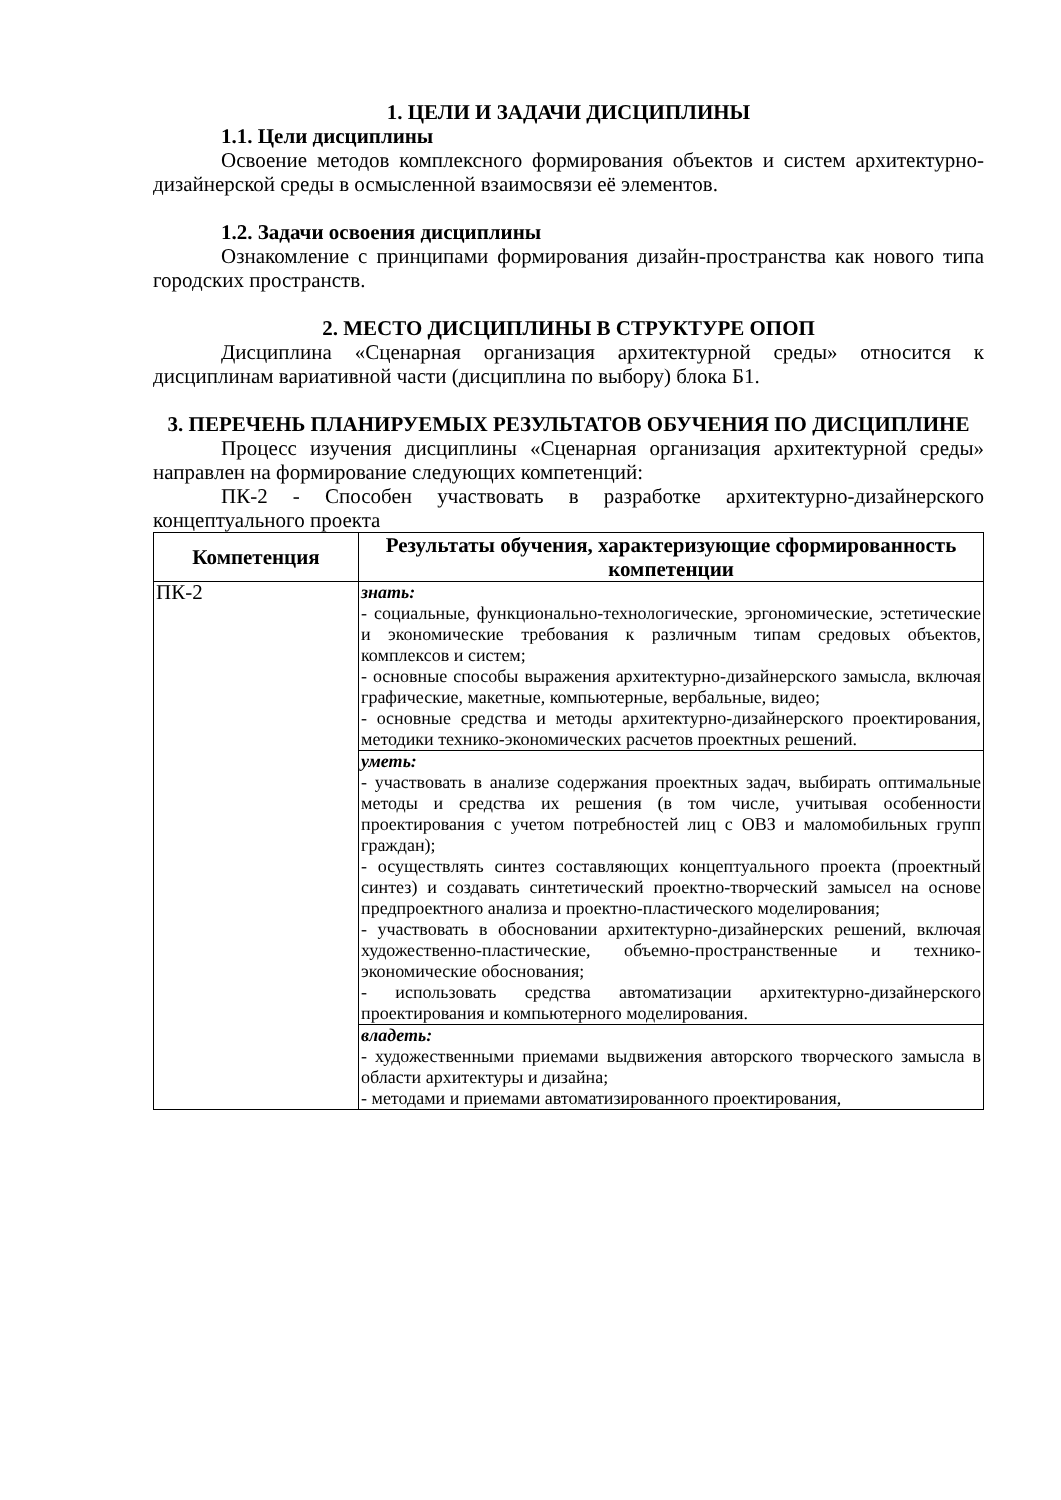1. ЦЕЛИ И ЗАДАЧИ ДИСЦИПЛИНЫ
1.1. Цели дисциплины
Освоение методов комплексного формирования объектов и систем архитектурно-дизайнерской среды в осмысленной взаимосвязи её элементов.
1.2. Задачи освоения дисциплины
Ознакомление с принципами формирования дизайн-пространства как нового типа городских пространств.
2. МЕСТО ДИСЦИПЛИНЫ В СТРУКТУРЕ ОПОП
Дисциплина «Сценарная организация архитектурной среды» относится к дисциплинам вариативной части (дисциплина по выбору) блока Б1.
3. ПЕРЕЧЕНЬ ПЛАНИРУЕМЫХ РЕЗУЛЬТАТОВ ОБУЧЕНИЯ ПО ДИСЦИПЛИНЕ
Процесс изучения дисциплины «Сценарная организация архитектурной среды» направлен на формирование следующих компетенций:
ПК-2 - Способен участвовать в разработке архитектурно-дизайнерского концептуального проекта
| Компетенция | Результаты обучения, характеризующие сформированность компетенции |
| --- | --- |
| ПК-2 | знать: - социальные, функционально-технологические, эргономические, эстетические и экономические требования к различным типам средовых объектов, комплексов и систем; - основные способы выражения архитектурно-дизайнерского замысла, включая графические, макетные, компьютерные, вербальные, видео; - основные средства и методы архитектурно-дизайнерского проектирования, методики технико-экономических расчетов проектных решений. |
| | уметь: - участвовать в анализе содержания проектных задач, выбирать оптимальные методы и средства их решения (в том числе, учитывая особенности проектирования с учетом потребностей лиц с ОВЗ и маломобильных групп граждан); - осуществлять синтез составляющих концептуального проекта (проектный синтез) и создавать синтетический проектно-творческий замысел на основе предпроектного анализа и проектно-пластического моделирования; - участвовать в обосновании архитектурно-дизайнерских решений, включая художественно-пластические, объемно-пространственные и технико-экономические обоснования; - использовать средства автоматизации архитектурно-дизайнерского проектирования и компьютерного моделирования. |
| | владеть: - художественными приемами выдвижения авторского творческого замысла в области архитектуры и дизайна; - методами и приемами автоматизированного проектирования, |